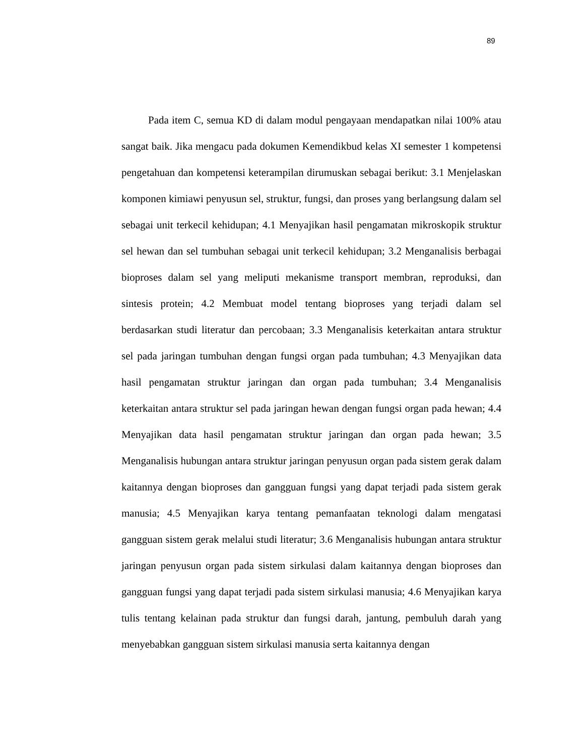89
Pada item C, semua KD di dalam modul pengayaan mendapatkan nilai 100% atau sangat baik. Jika mengacu pada dokumen Kemendikbud kelas XI semester 1 kompetensi pengetahuan dan kompetensi keterampilan dirumuskan sebagai berikut: 3.1 Menjelaskan komponen kimiawi penyusun sel, struktur, fungsi, dan proses yang berlangsung dalam sel sebagai unit terkecil kehidupan; 4.1 Menyajikan hasil pengamatan mikroskopik struktur sel hewan dan sel tumbuhan sebagai unit terkecil kehidupan; 3.2 Menganalisis berbagai bioproses dalam sel yang meliputi mekanisme transport membran, reproduksi, dan sintesis protein; 4.2 Membuat model tentang bioproses yang terjadi dalam sel berdasarkan studi literatur dan percobaan; 3.3 Menganalisis keterkaitan antara struktur sel pada jaringan tumbuhan dengan fungsi organ pada tumbuhan; 4.3 Menyajikan data hasil pengamatan struktur jaringan dan organ pada tumbuhan; 3.4 Menganalisis keterkaitan antara struktur sel pada jaringan hewan dengan fungsi organ pada hewan; 4.4 Menyajikan data hasil pengamatan struktur jaringan dan organ pada hewan; 3.5 Menganalisis hubungan antara struktur jaringan penyusun organ pada sistem gerak dalam kaitannya dengan bioproses dan gangguan fungsi yang dapat terjadi pada sistem gerak manusia; 4.5 Menyajikan karya tentang pemanfaatan teknologi dalam mengatasi gangguan sistem gerak melalui studi literatur; 3.6 Menganalisis hubungan antara struktur jaringan penyusun organ pada sistem sirkulasi dalam kaitannya dengan bioproses dan gangguan fungsi yang dapat terjadi pada sistem sirkulasi manusia; 4.6 Menyajikan karya tulis tentang kelainan pada struktur dan fungsi darah, jantung, pembuluh darah yang menyebabkan gangguan sistem sirkulasi manusia serta kaitannya dengan